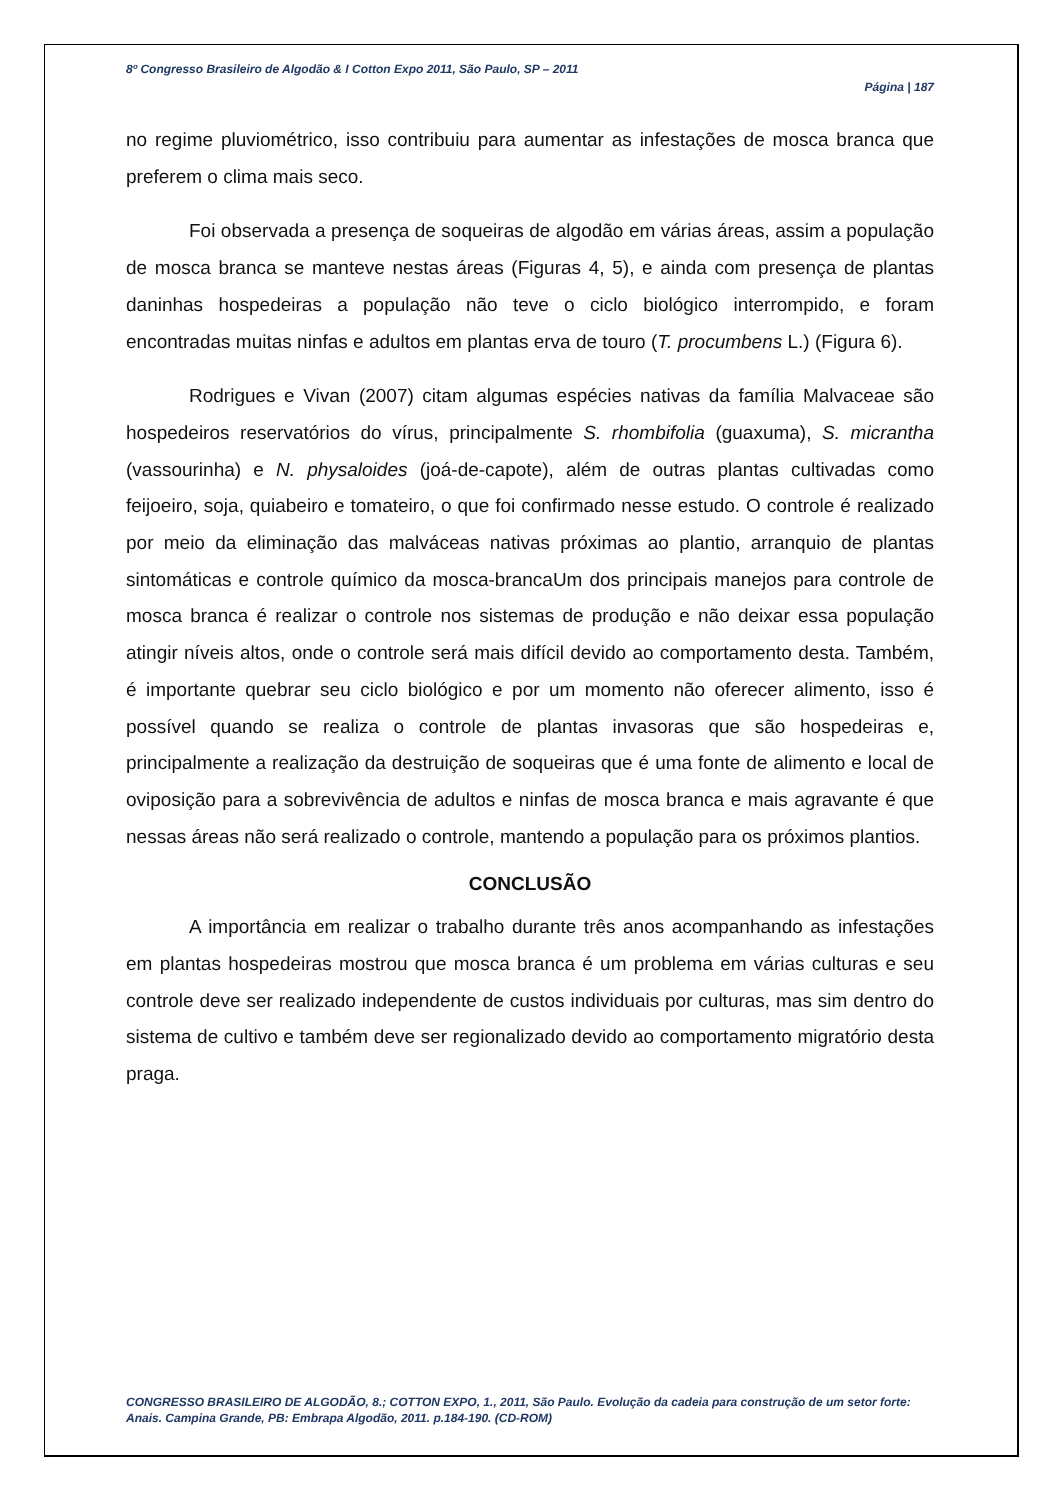8º Congresso Brasileiro de Algodão & I Cotton Expo 2011, São Paulo, SP – 2011
Página | 187
no regime pluviométrico, isso contribuiu para aumentar as infestações de mosca branca que preferem o clima mais seco.
Foi observada a presença de soqueiras de algodão em várias áreas, assim a população de mosca branca se manteve nestas áreas (Figuras 4, 5), e ainda com presença de plantas daninhas hospedeiras a população não teve o ciclo biológico interrompido, e foram encontradas muitas ninfas e adultos em plantas erva de touro (T. procumbens L.) (Figura 6).
Rodrigues e Vivan (2007) citam algumas espécies nativas da família Malvaceae são hospedeiros reservatórios do vírus, principalmente S. rhombifolia (guaxuma), S. micrantha (vassourinha) e N. physaloides (joá-de-capote), além de outras plantas cultivadas como feijoeiro, soja, quiabeiro e tomateiro, o que foi confirmado nesse estudo. O controle é realizado por meio da eliminação das malváceas nativas próximas ao plantio, arranquio de plantas sintomáticas e controle químico da mosca-brancaUm dos principais manejos para controle de mosca branca é realizar o controle nos sistemas de produção e não deixar essa população atingir níveis altos, onde o controle será mais difícil devido ao comportamento desta. Também, é importante quebrar seu ciclo biológico e por um momento não oferecer alimento, isso é possível quando se realiza o controle de plantas invasoras que são hospedeiras e, principalmente a realização da destruição de soqueiras que é uma fonte de alimento e local de oviposição para a sobrevivência de adultos e ninfas de mosca branca e mais agravante é que nessas áreas não será realizado o controle, mantendo a população para os próximos plantios.
CONCLUSÃO
A importância em realizar o trabalho durante três anos acompanhando as infestações em plantas hospedeiras mostrou que mosca branca é um problema em várias culturas e seu controle deve ser realizado independente de custos individuais por culturas, mas sim dentro do sistema de cultivo e também deve ser regionalizado devido ao comportamento migratório desta praga.
CONGRESSO BRASILEIRO DE ALGODÃO, 8.; COTTON EXPO, 1., 2011, São Paulo. Evolução da cadeia para construção de um setor forte: Anais. Campina Grande, PB: Embrapa Algodão, 2011. p.184-190. (CD-ROM)